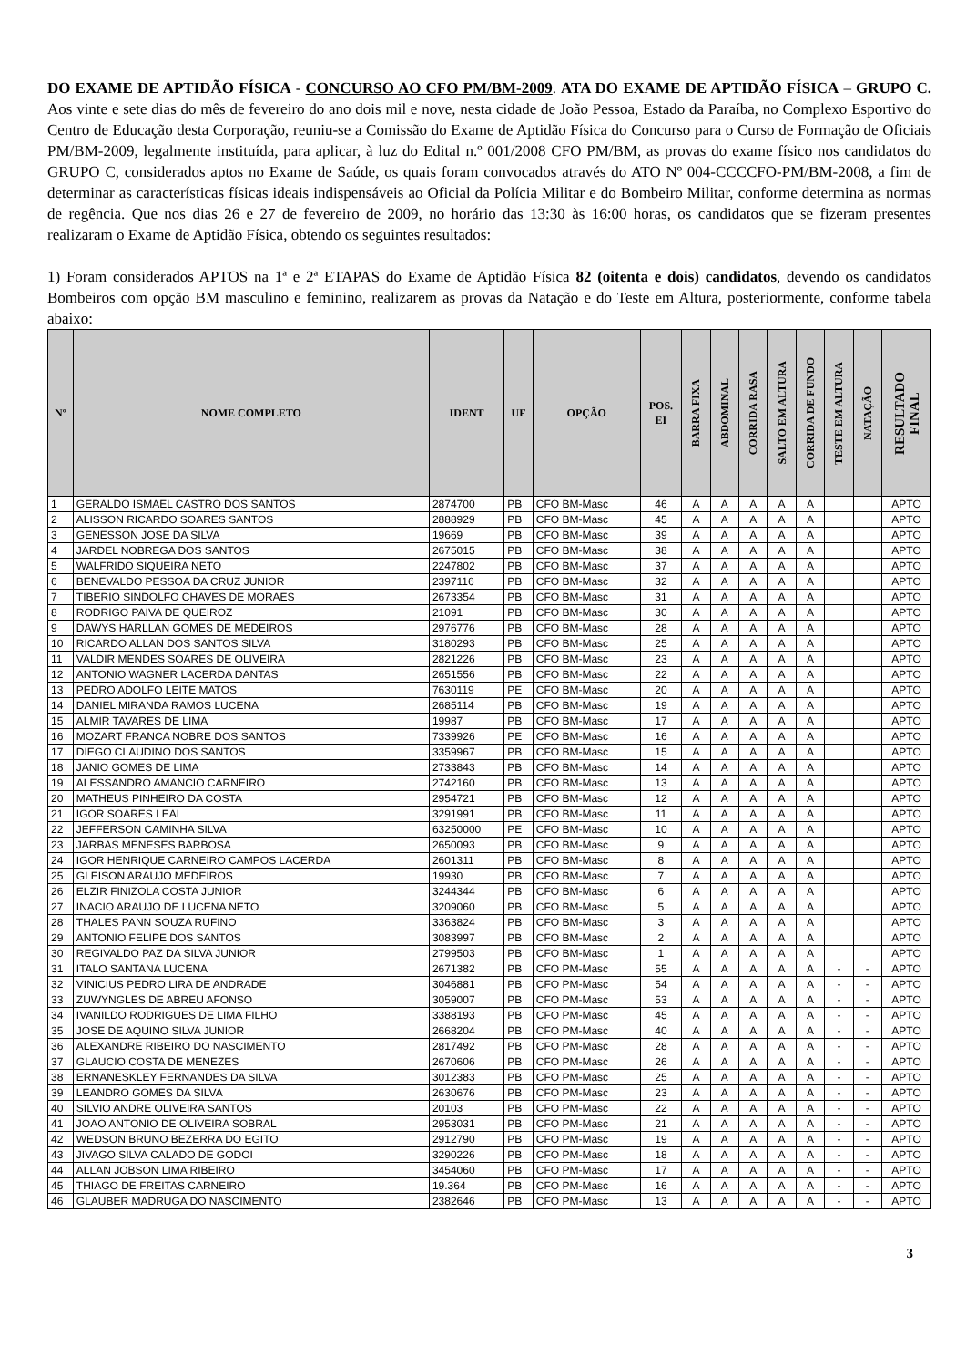DO EXAME DE APTIDÃO FÍSICA - CONCURSO AO CFO PM/BM-2009. ATA DO EXAME DE APTIDÃO FÍSICA – GRUPO C. Aos vinte e sete dias do mês de fevereiro do ano dois mil e nove, nesta cidade de João Pessoa, Estado da Paraíba, no Complexo Esportivo do Centro de Educação desta Corporação, reuniu-se a Comissão do Exame de Aptidão Física do Concurso para o Curso de Formação de Oficiais PM/BM-2009, legalmente instituída, para aplicar, à luz do Edital n.º 001/2008 CFO PM/BM, as provas do exame físico nos candidatos do GRUPO C, considerados aptos no Exame de Saúde, os quais foram convocados através do ATO Nº 004-CCCCFO-PM/BM-2008, a fim de determinar as características físicas ideais indispensáveis ao Oficial da Polícia Militar e do Bombeiro Militar, conforme determina as normas de regência. Que nos dias 26 e 27 de fevereiro de 2009, no horário das 13:30 às 16:00 horas, os candidatos que se fizeram presentes realizaram o Exame de Aptidão Física, obtendo os seguintes resultados:
1) Foram considerados APTOS na 1ª e 2ª ETAPAS do Exame de Aptidão Física 82 (oitenta e dois) candidatos, devendo os candidatos Bombeiros com opção BM masculino e feminino, realizarem as provas da Natação e do Teste em Altura, posteriormente, conforme tabela abaixo:
| Nº | NOME COMPLETO | IDENT | UF | OPÇÃO | POS. EI | BARRA FIXA | ABDOMINAL | CORRIDA RASA | SALTO EM ALTURA | CORRIDA DE FUNDO | TESTE EM ALTURA | NATAÇÃO | RESULTADO FINAL |
| --- | --- | --- | --- | --- | --- | --- | --- | --- | --- | --- | --- | --- | --- |
| 1 | GERALDO ISMAEL CASTRO DOS SANTOS | 2874700 | PB | CFO BM-Masc | 46 | A | A | A | A | A | | | APTO |
| 2 | ALISSON RICARDO SOARES SANTOS | 2888929 | PB | CFO BM-Masc | 45 | A | A | A | A | A | | | APTO |
| 3 | GENESSON JOSE DA SILVA | 19669 | PB | CFO BM-Masc | 39 | A | A | A | A | A | | | APTO |
| 4 | JARDEL NOBREGA DOS SANTOS | 2675015 | PB | CFO BM-Masc | 38 | A | A | A | A | A | | | APTO |
| 5 | WALFRIDO SIQUEIRA NETO | 2247802 | PB | CFO BM-Masc | 37 | A | A | A | A | A | | | APTO |
| 6 | BENEVALDO PESSOA DA CRUZ JUNIOR | 2397116 | PB | CFO BM-Masc | 32 | A | A | A | A | A | | | APTO |
| 7 | TIBERIO SINDOLFO CHAVES DE MORAES | 2673354 | PB | CFO BM-Masc | 31 | A | A | A | A | A | | | APTO |
| 8 | RODRIGO PAIVA DE QUEIROZ | 21091 | PB | CFO BM-Masc | 30 | A | A | A | A | A | | | APTO |
| 9 | DAWYS HARLLAN GOMES DE MEDEIROS | 2976776 | PB | CFO BM-Masc | 28 | A | A | A | A | A | | | APTO |
| 10 | RICARDO ALLAN DOS SANTOS SILVA | 3180293 | PB | CFO BM-Masc | 25 | A | A | A | A | A | | | APTO |
| 11 | VALDIR MENDES SOARES DE OLIVEIRA | 2821226 | PB | CFO BM-Masc | 23 | A | A | A | A | A | | | APTO |
| 12 | ANTONIO WAGNER LACERDA DANTAS | 2651556 | PB | CFO BM-Masc | 22 | A | A | A | A | A | | | APTO |
| 13 | PEDRO ADOLFO LEITE MATOS | 7630119 | PE | CFO BM-Masc | 20 | A | A | A | A | A | | | APTO |
| 14 | DANIEL MIRANDA RAMOS LUCENA | 2685114 | PB | CFO BM-Masc | 19 | A | A | A | A | A | | | APTO |
| 15 | ALMIR TAVARES DE LIMA | 19987 | PB | CFO BM-Masc | 17 | A | A | A | A | A | | | APTO |
| 16 | MOZART FRANCA NOBRE DOS SANTOS | 7339926 | PE | CFO BM-Masc | 16 | A | A | A | A | A | | | APTO |
| 17 | DIEGO CLAUDINO DOS SANTOS | 3359967 | PB | CFO BM-Masc | 15 | A | A | A | A | A | | | APTO |
| 18 | JANIO GOMES DE LIMA | 2733843 | PB | CFO BM-Masc | 14 | A | A | A | A | A | | | APTO |
| 19 | ALESSANDRO AMANCIO CARNEIRO | 2742160 | PB | CFO BM-Masc | 13 | A | A | A | A | A | | | APTO |
| 20 | MATHEUS PINHEIRO DA COSTA | 2954721 | PB | CFO BM-Masc | 12 | A | A | A | A | A | | | APTO |
| 21 | IGOR SOARES LEAL | 3291991 | PB | CFO BM-Masc | 11 | A | A | A | A | A | | | APTO |
| 22 | JEFFERSON CAMINHA SILVA | 63250000 | PE | CFO BM-Masc | 10 | A | A | A | A | A | | | APTO |
| 23 | JARBAS MENESES BARBOSA | 2650093 | PB | CFO BM-Masc | 9 | A | A | A | A | A | | | APTO |
| 24 | IGOR HENRIQUE CARNEIRO CAMPOS LACERDA | 2601311 | PB | CFO BM-Masc | 8 | A | A | A | A | A | | | APTO |
| 25 | GLEISON ARAUJO MEDEIROS | 19930 | PB | CFO BM-Masc | 7 | A | A | A | A | A | | | APTO |
| 26 | ELZIR FINIZOLA COSTA JUNIOR | 3244344 | PB | CFO BM-Masc | 6 | A | A | A | A | A | | | APTO |
| 27 | INACIO ARAUJO DE LUCENA NETO | 3209060 | PB | CFO BM-Masc | 5 | A | A | A | A | A | | | APTO |
| 28 | THALES PANN SOUZA RUFINO | 3363824 | PB | CFO BM-Masc | 3 | A | A | A | A | A | | | APTO |
| 29 | ANTONIO FELIPE DOS SANTOS | 3083997 | PB | CFO BM-Masc | 2 | A | A | A | A | A | | | APTO |
| 30 | REGIVALDO PAZ DA SILVA JUNIOR | 2799503 | PB | CFO BM-Masc | 1 | A | A | A | A | A | | | APTO |
| 31 | ITALO SANTANA LUCENA | 2671382 | PB | CFO PM-Masc | 55 | A | A | A | A | A | - | - | APTO |
| 32 | VINICIUS PEDRO LIRA DE ANDRADE | 3046881 | PB | CFO PM-Masc | 54 | A | A | A | A | A | - | - | APTO |
| 33 | ZUWYNGLES DE ABREU AFONSO | 3059007 | PB | CFO PM-Masc | 53 | A | A | A | A | A | - | - | APTO |
| 34 | IVANILDO RODRIGUES DE LIMA FILHO | 3388193 | PB | CFO PM-Masc | 45 | A | A | A | A | A | - | - | APTO |
| 35 | JOSE DE AQUINO SILVA JUNIOR | 2668204 | PB | CFO PM-Masc | 40 | A | A | A | A | A | - | - | APTO |
| 36 | ALEXANDRE RIBEIRO DO NASCIMENTO | 2817492 | PB | CFO PM-Masc | 28 | A | A | A | A | A | - | - | APTO |
| 37 | GLAUCIO COSTA DE MENEZES | 2670606 | PB | CFO PM-Masc | 26 | A | A | A | A | A | - | - | APTO |
| 38 | ERNANESKLEY FERNANDES DA SILVA | 3012383 | PB | CFO PM-Masc | 25 | A | A | A | A | A | - | - | APTO |
| 39 | LEANDRO GOMES DA SILVA | 2630676 | PB | CFO PM-Masc | 23 | A | A | A | A | A | - | - | APTO |
| 40 | SILVIO ANDRE OLIVEIRA SANTOS | 20103 | PB | CFO PM-Masc | 22 | A | A | A | A | A | - | - | APTO |
| 41 | JOAO ANTONIO DE OLIVEIRA SOBRAL | 2953031 | PB | CFO PM-Masc | 21 | A | A | A | A | A | - | - | APTO |
| 42 | WEDSON BRUNO BEZERRA DO EGITO | 2912790 | PB | CFO PM-Masc | 19 | A | A | A | A | A | - | - | APTO |
| 43 | JIVAGO SILVA CALADO DE GODOI | 3290226 | PB | CFO PM-Masc | 18 | A | A | A | A | A | - | - | APTO |
| 44 | ALLAN JOBSON LIMA RIBEIRO | 3454060 | PB | CFO PM-Masc | 17 | A | A | A | A | A | - | - | APTO |
| 45 | THIAGO DE FREITAS CARNEIRO | 19.364 | PB | CFO PM-Masc | 16 | A | A | A | A | A | - | - | APTO |
| 46 | GLAUBER MADRUGA DO NASCIMENTO | 2382646 | PB | CFO PM-Masc | 13 | A | A | A | A | A | - | - | APTO |
3